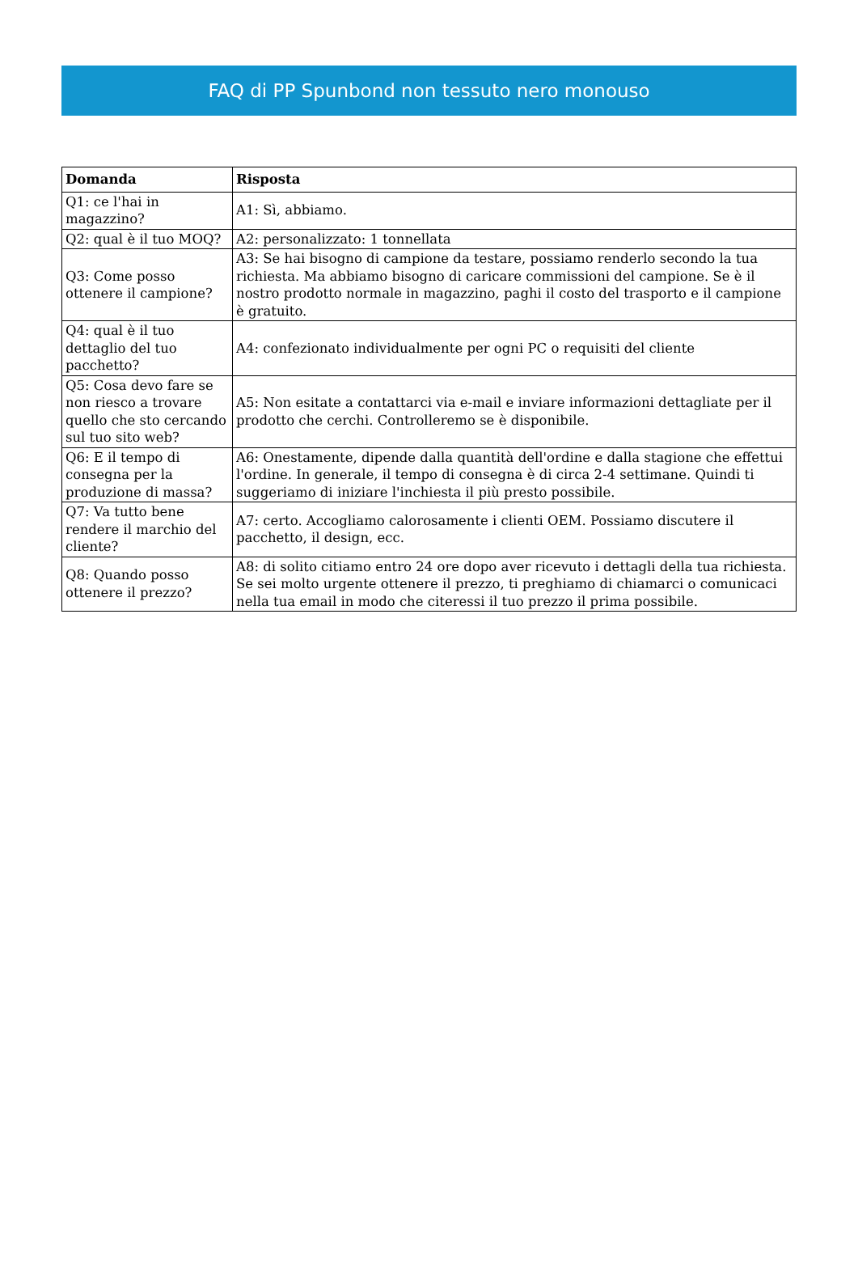FAQ di PP Spunbond non tessuto nero monouso
| Domanda | Risposta |
| --- | --- |
| Q1: ce l'hai in magazzino? | A1: Sì, abbiamo. |
| Q2: qual è il tuo MOQ? | A2: personalizzato: 1 tonnellata |
| Q3: Come posso ottenere il campione? | A3: Se hai bisogno di campione da testare, possiamo renderlo secondo la tua richiesta. Ma abbiamo bisogno di caricare commissioni del campione. Se è il nostro prodotto normale in magazzino, paghi il costo del trasporto e il campione è gratuito. |
| Q4: qual è il tuo dettaglio del tuo pacchetto? | A4: confezionato individualmente per ogni PC o requisiti del cliente |
| Q5: Cosa devo fare se non riesco a trovare quello che sto cercando sul tuo sito web? | A5: Non esitate a contattarci via e-mail e inviare informazioni dettagliate per il prodotto che cerchi. Controlleremo se è disponibile. |
| Q6: E il tempo di consegna per la produzione di massa? | A6: Onestamente, dipende dalla quantità dell'ordine e dalla stagione che effettui l'ordine. In generale, il tempo di consegna è di circa 2-4 settimane. Quindi ti suggeriamo di iniziare l'inchiesta il più presto possibile. |
| Q7: Va tutto bene rendere il marchio del cliente? | A7: certo. Accogliamo calorosamente i clienti OEM. Possiamo discutere il pacchetto, il design, ecc. |
| Q8: Quando posso ottenere il prezzo? | A8: di solito citiamo entro 24 ore dopo aver ricevuto i dettagli della tua richiesta. Se sei molto urgente ottenere il prezzo, ti preghiamo di chiamarci o comunicaci nella tua email in modo che citeressi il tuo prezzo il prima possibile. |